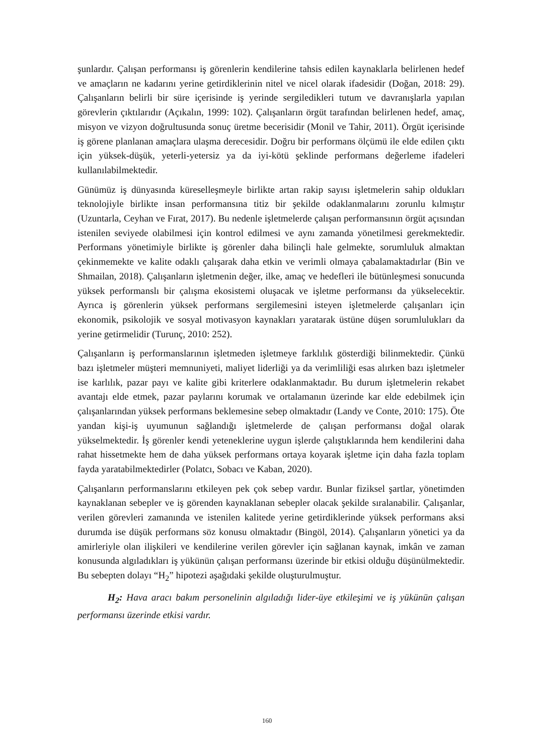şunlardır. Çalışan performansı iş görenlerin kendilerine tahsis edilen kaynaklarla belirlenen hedef ve amaçların ne kadarını yerine getirdiklerinin nitel ve nicel olarak ifadesidir (Doğan, 2018: 29). Çalışanların belirli bir süre içerisinde iş yerinde sergiledikleri tutum ve davranışlarla yapılan görevlerin çıktılarıdır (Açıkalın, 1999: 102). Çalışanların örgüt tarafından belirlenen hedef, amaç, misyon ve vizyon doğrultusunda sonuç üretme becerisidir (Monil ve Tahir, 2011). Örgüt içerisinde iş görene planlanan amaçlara ulaşma derecesidir. Doğru bir performans ölçümü ile elde edilen çıktı için yüksek-düşük, yeterli-yetersiz ya da iyi-kötü şeklinde performans değerleme ifadeleri kullanılabilmektedir.
Günümüz iş dünyasında küreselleşmeyle birlikte artan rakip sayısı işletmelerin sahip oldukları teknolojiyle birlikte insan performansına titiz bir şekilde odaklanmalarını zorunlu kılmıştır (Uzuntarla, Ceyhan ve Fırat, 2017). Bu nedenle işletmelerde çalışan performansının örgüt açısından istenilen seviyede olabilmesi için kontrol edilmesi ve aynı zamanda yönetilmesi gerekmektedir. Performans yönetimiyle birlikte iş görenler daha bilinçli hale gelmekte, sorumluluk almaktan çekinmemekte ve kalite odaklı çalışarak daha etkin ve verimli olmaya çabalamaktadırlar (Bin ve Shmailan, 2018). Çalışanların işletmenin değer, ilke, amaç ve hedefleri ile bütünleşmesi sonucunda yüksek performanslı bir çalışma ekosistemi oluşacak ve işletme performansı da yükselecektir. Ayrıca iş görenlerin yüksek performans sergilemesini isteyen işletmelerde çalışanları için ekonomik, psikolojik ve sosyal motivasyon kaynakları yaratarak üstüne düşen sorumlulukları da yerine getirmelidir (Turunç, 2010: 252).
Çalışanların iş performanslarının işletmeden işletmeye farklılık gösterdiği bilinmektedir. Çünkü bazı işletmeler müşteri memnuniyeti, maliyet liderliği ya da verimliliği esas alırken bazı işletmeler ise karlılık, pazar payı ve kalite gibi kriterlere odaklanmaktadır. Bu durum işletmelerin rekabet avantajı elde etmek, pazar paylarını korumak ve ortalamanın üzerinde kar elde edebilmek için çalışanlarından yüksek performans beklemesine sebep olmaktadır (Landy ve Conte, 2010: 175). Öte yandan kişi-iş uyumunun sağlandığı işletmelerde de çalışan performansı doğal olarak yükselmektedir. İş görenler kendi yeteneklerine uygun işlerde çalıştıklarında hem kendilerini daha rahat hissetmekte hem de daha yüksek performans ortaya koyarak işletme için daha fazla toplam fayda yaratabilmektedirler (Polatcı, Sobacı ve Kaban, 2020).
Çalışanların performanslarını etkileyen pek çok sebep vardır. Bunlar fiziksel şartlar, yönetimden kaynaklanan sebepler ve iş görenden kaynaklanan sebepler olacak şekilde sıralanabilir. Çalışanlar, verilen görevleri zamanında ve istenilen kalitede yerine getirdiklerinde yüksek performans aksi durumda ise düşük performans söz konusu olmaktadır (Bingöl, 2014). Çalışanların yönetici ya da amirleriyle olan ilişkileri ve kendilerine verilen görevler için sağlanan kaynak, imkân ve zaman konusunda algıladıkları iş yükünün çalışan performansı üzerinde bir etkisi olduğu düşünülmektedir. Bu sebepten dolayı “H<sub>2</sub>” hipotezi aşağıdaki şekilde oluşturulmuştur.
H<sub>2</sub>: Hava aracı bakım personelinin algıladığı lider-üye etkileşimi ve iş yükünün çalışan performansı üzerinde etkisi vardır.
160